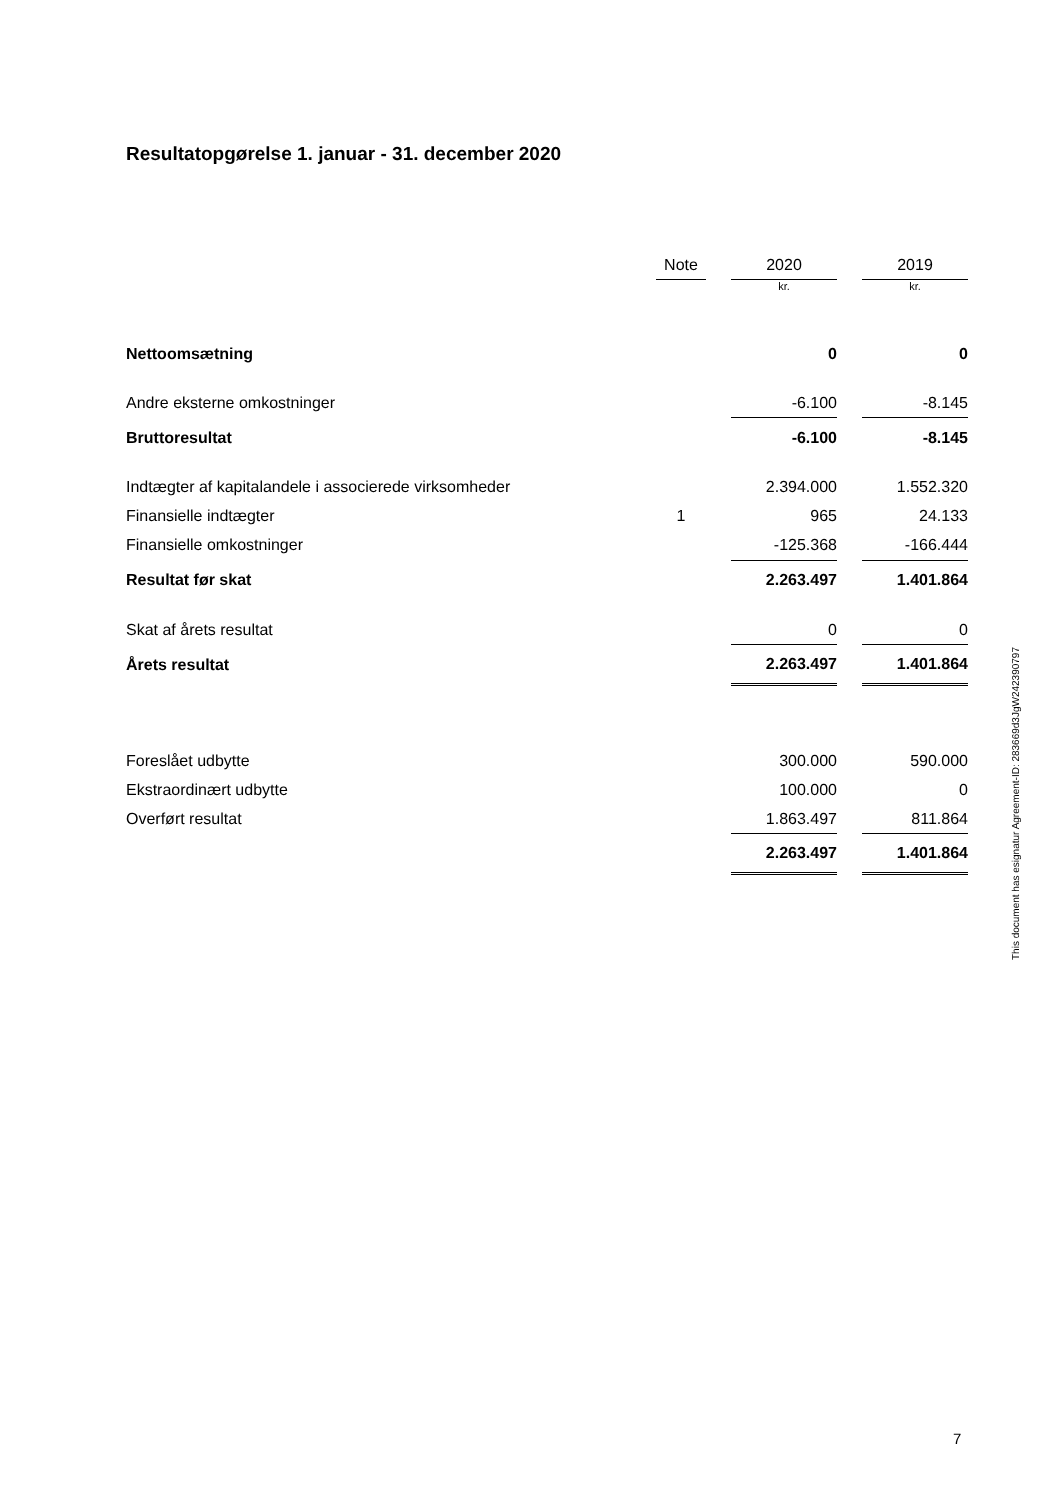Resultatopgørelse 1. januar - 31. december 2020
| | Note | | 2020 | | 2019 |
| --- | --- | --- | --- | --- | --- |
| | | | kr. | | kr. |
| Nettoomsætning | | | 0 | | 0 |
| Andre eksterne omkostninger | | | -6.100 | | -8.145 |
| Bruttoresultat | | | -6.100 | | -8.145 |
| Indtægter af kapitalandele i associerede virksomheder | | | 2.394.000 | | 1.552.320 |
| Finansielle indtægter | 1 | | 965 | | 24.133 |
| Finansielle omkostninger | | | -125.368 | | -166.444 |
| Resultat før skat | | | 2.263.497 | | 1.401.864 |
| Skat af årets resultat | | | 0 | | 0 |
| Årets resultat | | | 2.263.497 | | 1.401.864 |
| Foreslået udbytte | | | 300.000 | | 590.000 |
| Ekstraordinært udbytte | | | 100.000 | | 0 |
| Overført resultat | | | 1.863.497 | | 811.864 |
| | | | 2.263.497 | | 1.401.864 |
This document has esignatur Agreement-ID: 283669d3JgW242390797
7